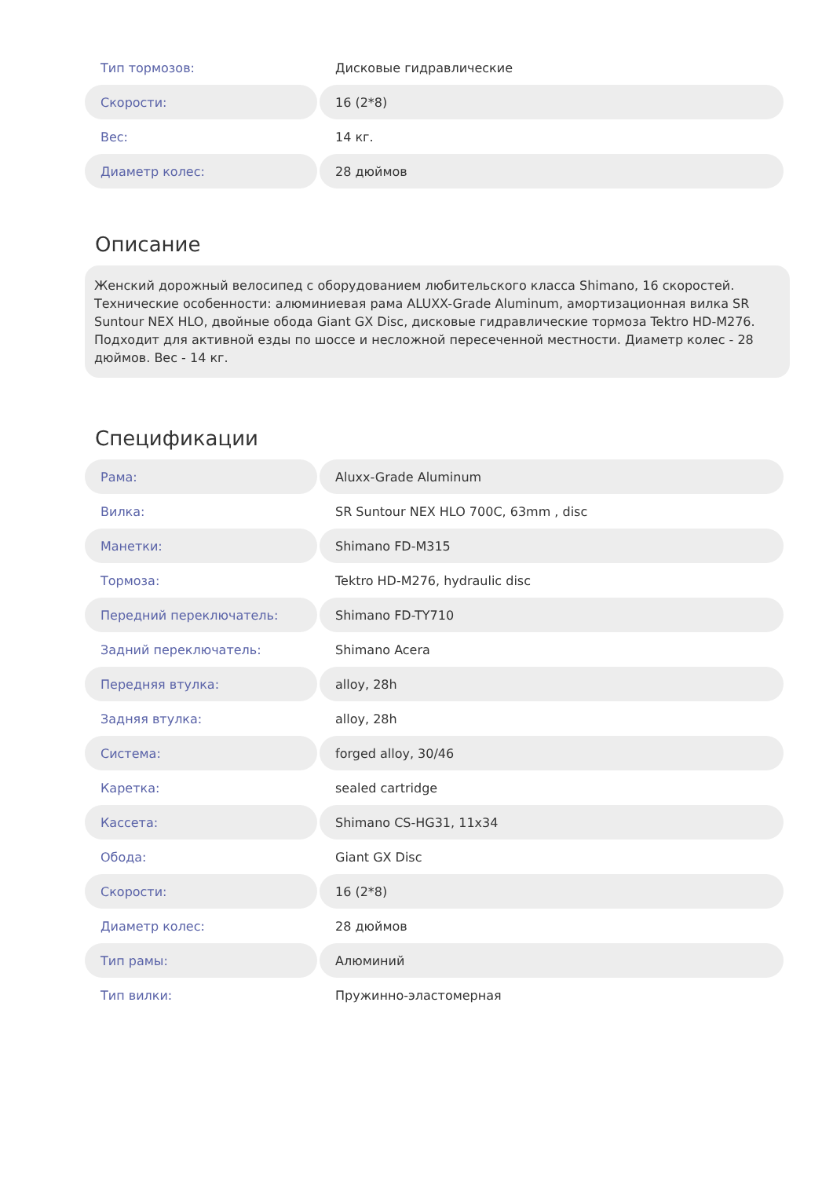| Тип тормозов: | Дисковые гидравлические |
| Скорости: | 16 (2*8) |
| Вес: | 14 кг. |
| Диаметр колес: | 28 дюймов |
Описание
Женский дорожный велосипед с оборудованием любительского класса Shimano, 16 скоростей. Технические особенности: алюминиевая рама ALUXX-Grade Aluminum, амортизационная вилка SR Suntour NEX HLO, двойные обода Giant GX Disc, дисковые гидравлические тормоза Tektro HD-M276. Подходит для активной езды по шоссе и несложной пересеченной местности. Диаметр колес - 28 дюймов. Вес - 14 кг.
Спецификации
| Рама: | Aluxx-Grade Aluminum |
| Вилка: | SR Suntour NEX HLO 700C, 63mm , disc |
| Манетки: | Shimano FD-M315 |
| Тормоза: | Tektro HD-M276, hydraulic disc |
| Передний переключатель: | Shimano FD-TY710 |
| Задний переключатель: | Shimano Acera |
| Передняя втулка: | alloy, 28h |
| Задняя втулка: | alloy, 28h |
| Система: | forged alloy, 30/46 |
| Каретка: | sealed cartridge |
| Кассета: | Shimano CS-HG31, 11x34 |
| Обода: | Giant GX Disc |
| Скорости: | 16 (2*8) |
| Диаметр колес: | 28 дюймов |
| Тип рамы: | Алюминий |
| Тип вилки: | Пружинно-эластомерная |